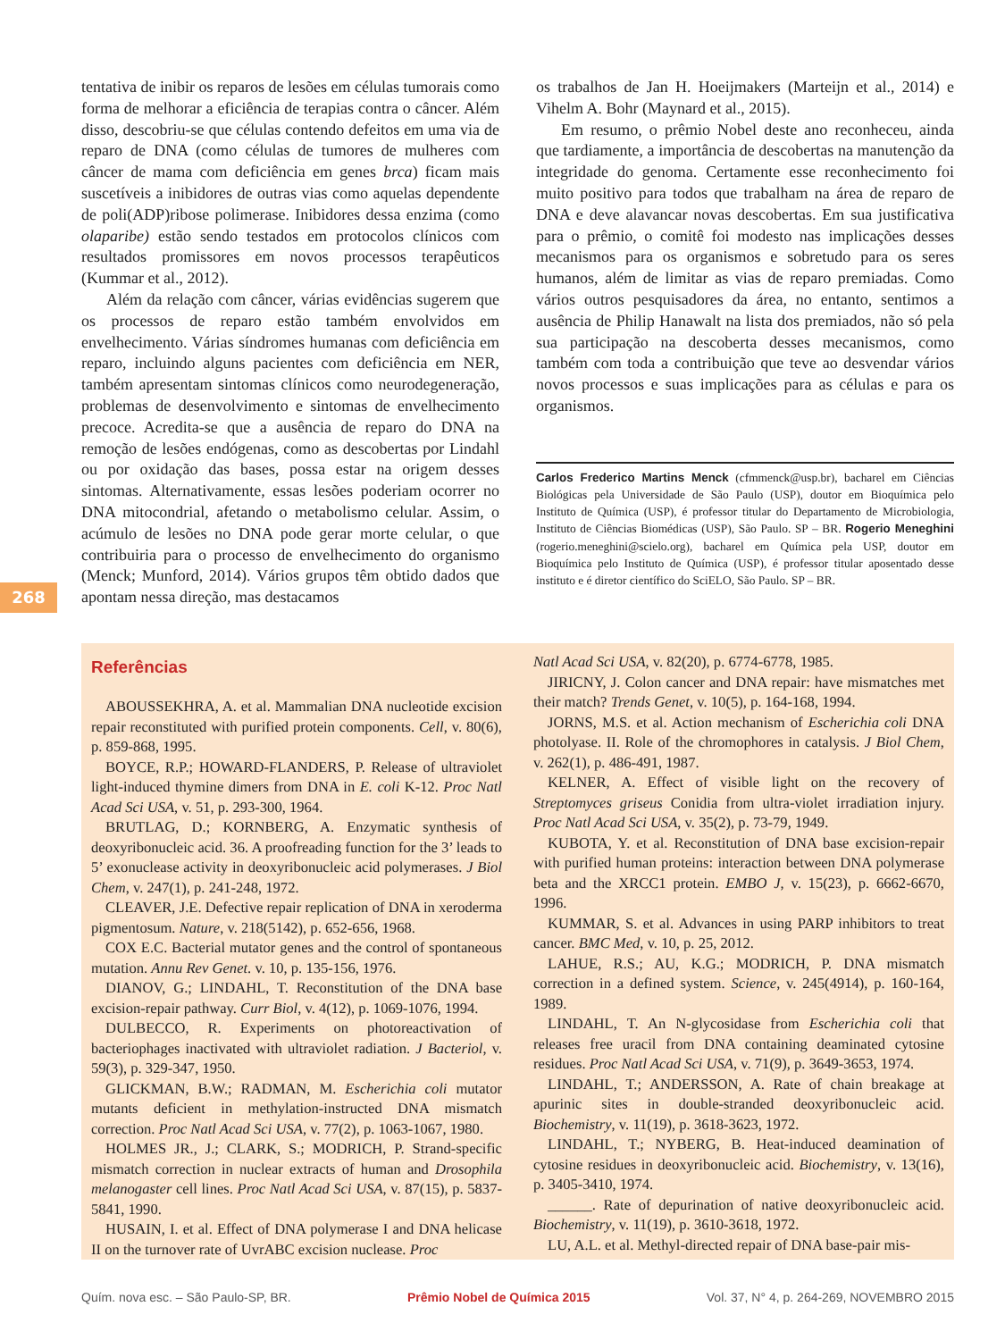tentativa de inibir os reparos de lesões em células tumorais como forma de melhorar a eficiência de terapias contra o câncer. Além disso, descobriu-se que células contendo defeitos em uma via de reparo de DNA (como células de tumores de mulheres com câncer de mama com deficiência em genes brca) ficam mais suscetíveis a inibidores de outras vias como aquelas dependente de poli(ADP)ribose polimerase. Inibidores dessa enzima (como olaparibe) estão sendo testados em protocolos clínicos com resultados promissores em novos processos terapêuticos (Kummar et al., 2012).
Além da relação com câncer, várias evidências sugerem que os processos de reparo estão também envolvidos em envelhecimento. Várias síndromes humanas com deficiência em reparo, incluindo alguns pacientes com deficiência em NER, também apresentam sintomas clínicos como neurodegeneração, problemas de desenvolvimento e sintomas de envelhecimento precoce. Acredita-se que a ausência de reparo do DNA na remoção de lesões endógenas, como as descobertas por Lindahl ou por oxidação das bases, possa estar na origem desses sintomas. Alternativamente, essas lesões poderiam ocorrer no DNA mitocondrial, afetando o metabolismo celular. Assim, o acúmulo de lesões no DNA pode gerar morte celular, o que contribuiria para o processo de envelhecimento do organismo (Menck; Munford, 2014). Vários grupos têm obtido dados que apontam nessa direção, mas destacamos
os trabalhos de Jan H. Hoeijmakers (Marteijn et al., 2014) e Vihelm A. Bohr (Maynard et al., 2015).
Em resumo, o prêmio Nobel deste ano reconheceu, ainda que tardiamente, a importância de descobertas na manutenção da integridade do genoma. Certamente esse reconhecimento foi muito positivo para todos que trabalham na área de reparo de DNA e deve alavancar novas descobertas. Em sua justificativa para o prêmio, o comitê foi modesto nas implicações desses mecanismos para os organismos e sobretudo para os seres humanos, além de limitar as vias de reparo premiadas. Como vários outros pesquisadores da área, no entanto, sentimos a ausência de Philip Hanawalt na lista dos premiados, não só pela sua participação na descoberta desses mecanismos, como também com toda a contribuição que teve ao desvendar vários novos processos e suas implicações para as células e para os organismos.
Carlos Frederico Martins Menck (cfmmenck@usp.br), bacharel em Ciências Biológicas pela Universidade de São Paulo (USP), doutor em Bioquímica pelo Instituto de Química (USP), é professor titular do Departamento de Microbiologia, Instituto de Ciências Biomédicas (USP), São Paulo. SP – BR. Rogerio Meneghini (rogerio.meneghini@scielo.org), bacharel em Química pela USP, doutor em Bioquímica pelo Instituto de Química (USP), é professor titular aposentado desse instituto e é diretor científico do SciELO, São Paulo. SP – BR.
268
Referências
ABOUSSEKHRA, A. et al. Mammalian DNA nucleotide excision repair reconstituted with purified protein components. Cell, v. 80(6), p. 859-868, 1995.
BOYCE, R.P.; HOWARD-FLANDERS, P. Release of ultraviolet light-induced thymine dimers from DNA in E. coli K-12. Proc Natl Acad Sci USA, v. 51, p. 293-300, 1964.
BRUTLAG, D.; KORNBERG, A. Enzymatic synthesis of deoxyribonucleic acid. 36. A proofreading function for the 3’ leads to 5’ exonuclease activity in deoxyribonucleic acid polymerases. J Biol Chem, v. 247(1), p. 241-248, 1972.
CLEAVER, J.E. Defective repair replication of DNA in xeroderma pigmentosum. Nature, v. 218(5142), p. 652-656, 1968.
COX E.C. Bacterial mutator genes and the control of spontaneous mutation. Annu Rev Genet. v. 10, p. 135-156, 1976.
DIANOV, G.; LINDAHL, T. Reconstitution of the DNA base excision-repair pathway. Curr Biol, v. 4(12), p. 1069-1076, 1994.
DULBECCO, R. Experiments on photoreactivation of bacteriophages inactivated with ultraviolet radiation. J Bacteriol, v. 59(3), p. 329-347, 1950.
GLICKMAN, B.W.; RADMAN, M. Escherichia coli mutator mutants deficient in methylation-instructed DNA mismatch correction. Proc Natl Acad Sci USA, v. 77(2), p. 1063-1067, 1980.
HOLMES JR., J.; CLARK, S.; MODRICH, P. Strand-specific mismatch correction in nuclear extracts of human and Drosophila melanogaster cell lines. Proc Natl Acad Sci USA, v. 87(15), p. 5837-5841, 1990.
HUSAIN, I. et al. Effect of DNA polymerase I and DNA helicase II on the turnover rate of UvrABC excision nuclease. Proc
Natl Acad Sci USA, v. 82(20), p. 6774-6778, 1985.
JIRICNY, J. Colon cancer and DNA repair: have mismatches met their match? Trends Genet, v. 10(5), p. 164-168, 1994.
JORNS, M.S. et al. Action mechanism of Escherichia coli DNA photolyase. II. Role of the chromophores in catalysis. J Biol Chem, v. 262(1), p. 486-491, 1987.
KELNER, A. Effect of visible light on the recovery of Streptomyces griseus Conidia from ultra-violet irradiation injury. Proc Natl Acad Sci USA, v. 35(2), p. 73-79, 1949.
KUBOTA, Y. et al. Reconstitution of DNA base excision-repair with purified human proteins: interaction between DNA polymerase beta and the XRCC1 protein. EMBO J, v. 15(23), p. 6662-6670, 1996.
KUMMAR, S. et al. Advances in using PARP inhibitors to treat cancer. BMC Med, v. 10, p. 25, 2012.
LAHUE, R.S.; AU, K.G.; MODRICH, P. DNA mismatch correction in a defined system. Science, v. 245(4914), p. 160-164, 1989.
LINDAHL, T. An N-glycosidase from Escherichia coli that releases free uracil from DNA containing deaminated cytosine residues. Proc Natl Acad Sci USA, v. 71(9), p. 3649-3653, 1974.
LINDAHL, T.; ANDERSSON, A. Rate of chain breakage at apurinic sites in double-stranded deoxyribonucleic acid. Biochemistry, v. 11(19), p. 3618-3623, 1972.
LINDAHL, T.; NYBERG, B. Heat-induced deamination of cytosine residues in deoxyribonucleic acid. Biochemistry, v. 13(16), p. 3405-3410, 1974.
______. Rate of depurination of native deoxyribonucleic acid. Biochemistry, v. 11(19), p. 3610-3618, 1972.
LU, A.L. et al. Methyl-directed repair of DNA base-pair mis-
Quím. nova esc. – São Paulo-SP, BR. Prêmio Nobel de Química 2015 Vol. 37, N° 4, p. 264-269, NOVEMBRO 2015